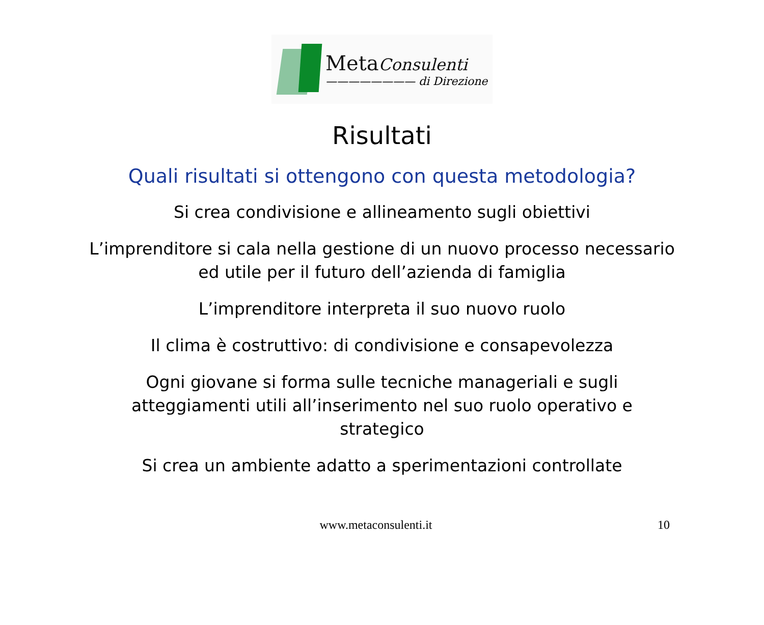MetaConsulenti
———————— di Direzione
Risultati
Quali risultati si ottengono con questa metodologia?
Si crea condivisione e allineamento sugli obiettivi
L’imprenditore si cala nella gestione di un nuovo processo necessario ed utile per il futuro dell’azienda di famiglia
L’imprenditore interpreta il suo nuovo ruolo
Il clima è costruttivo: di condivisione e consapevolezza
Ogni giovane si forma sulle tecniche manageriali e sugli atteggiamenti utili all’inserimento nel suo ruolo operativo e strategico
Si crea un ambiente adatto a sperimentazioni controllate
www.metaconsulenti.it 10